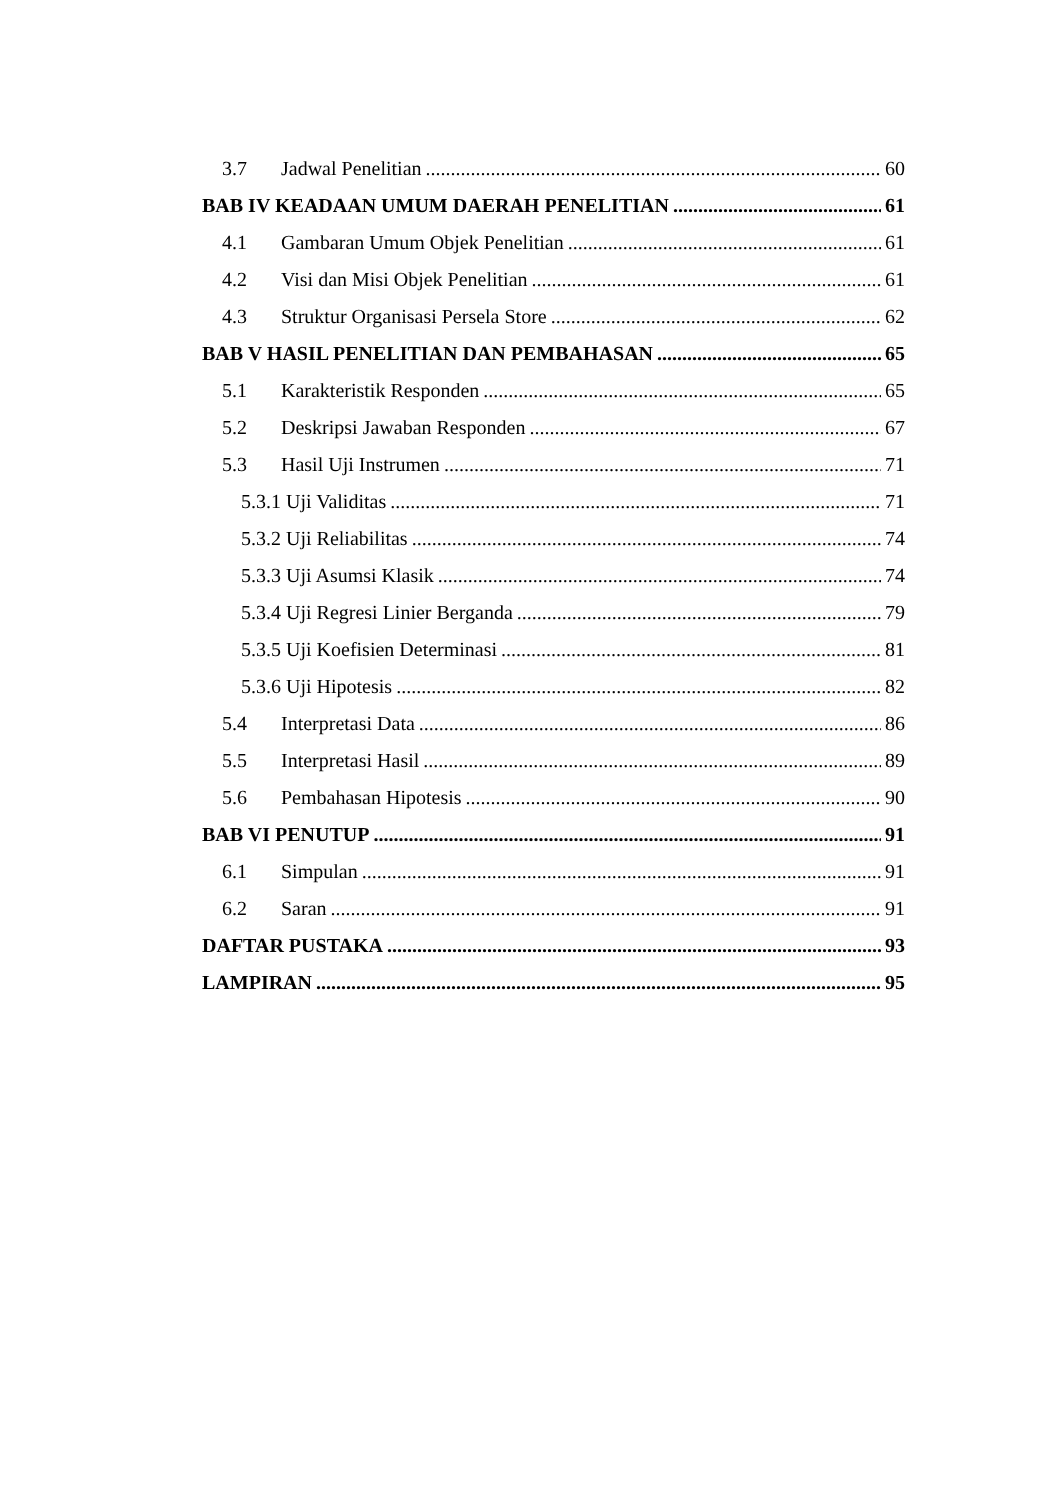3.7 Jadwal Penelitian 60
BAB IV KEADAAN UMUM DAERAH PENELITIAN 61
4.1 Gambaran Umum Objek Penelitian 61
4.2 Visi dan Misi Objek Penelitian 61
4.3 Struktur Organisasi Persela Store 62
BAB V HASIL PENELITIAN DAN PEMBAHASAN 65
5.1 Karakteristik Responden 65
5.2 Deskripsi Jawaban Responden 67
5.3 Hasil Uji Instrumen 71
5.3.1 Uji Validitas 71
5.3.2 Uji Reliabilitas 74
5.3.3 Uji Asumsi Klasik 74
5.3.4 Uji Regresi Linier Berganda 79
5.3.5 Uji Koefisien Determinasi 81
5.3.6 Uji Hipotesis 82
5.4 Interpretasi Data 86
5.5 Interpretasi Hasil 89
5.6 Pembahasan Hipotesis 90
BAB VI PENUTUP 91
6.1 Simpulan 91
6.2 Saran 91
DAFTAR PUSTAKA 93
LAMPIRAN 95